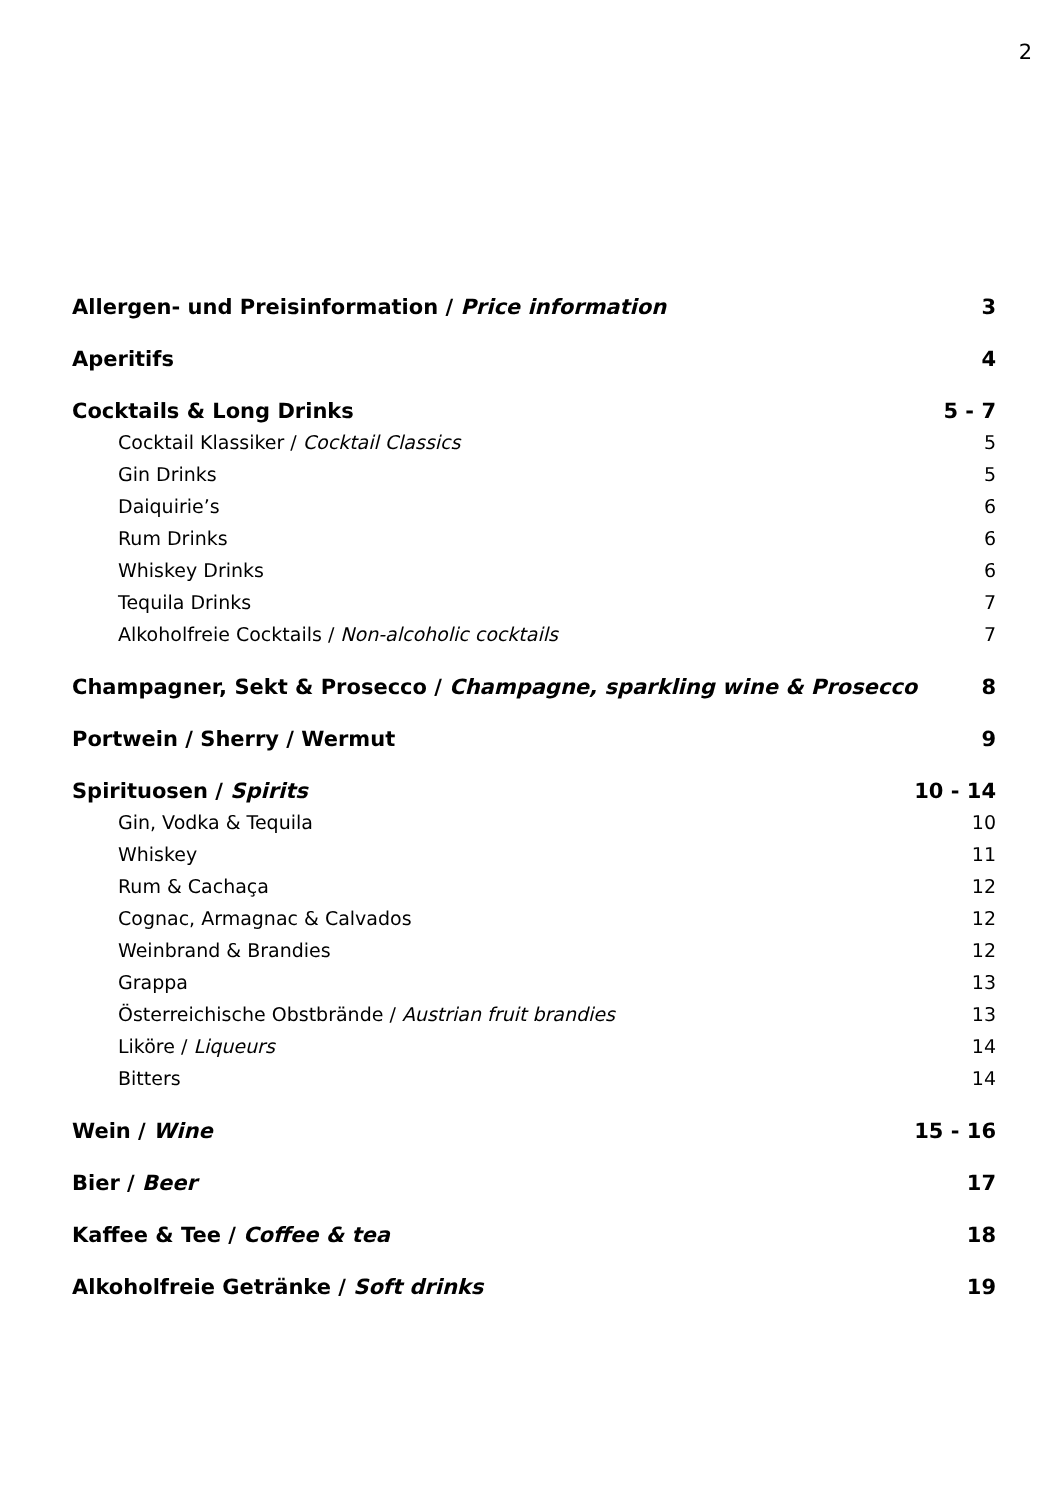2
Allergen- und Preisinformation / Price information 3
Aperitifs 4
Cocktails & Long Drinks 5 - 7
Cocktail Klassiker / Cocktail Classics 5
Gin Drinks 5
Daiquirie’s 6
Rum Drinks 6
Whiskey Drinks 6
Tequila Drinks 7
Alkoholfreie Cocktails / Non-alcoholic cocktails 7
Champagner, Sekt & Prosecco / Champagne, sparkling wine & Prosecco 8
Portwein / Sherry / Wermut 9
Spirituosen / Spirits 10 - 14
Gin, Vodka & Tequila 10
Whiskey 11
Rum & Cachaça 12
Cognac, Armagnac & Calvados 12
Weinbrand & Brandies 12
Grappa 13
Österreichische Obstbrände / Austrian fruit brandies 13
Liköre / Liqueurs 14
Bitters 14
Wein / Wine 15 - 16
Bier / Beer 17
Kaffee & Tee / Coffee & tea 18
Alkoholfreie Getränke / Soft drinks 19